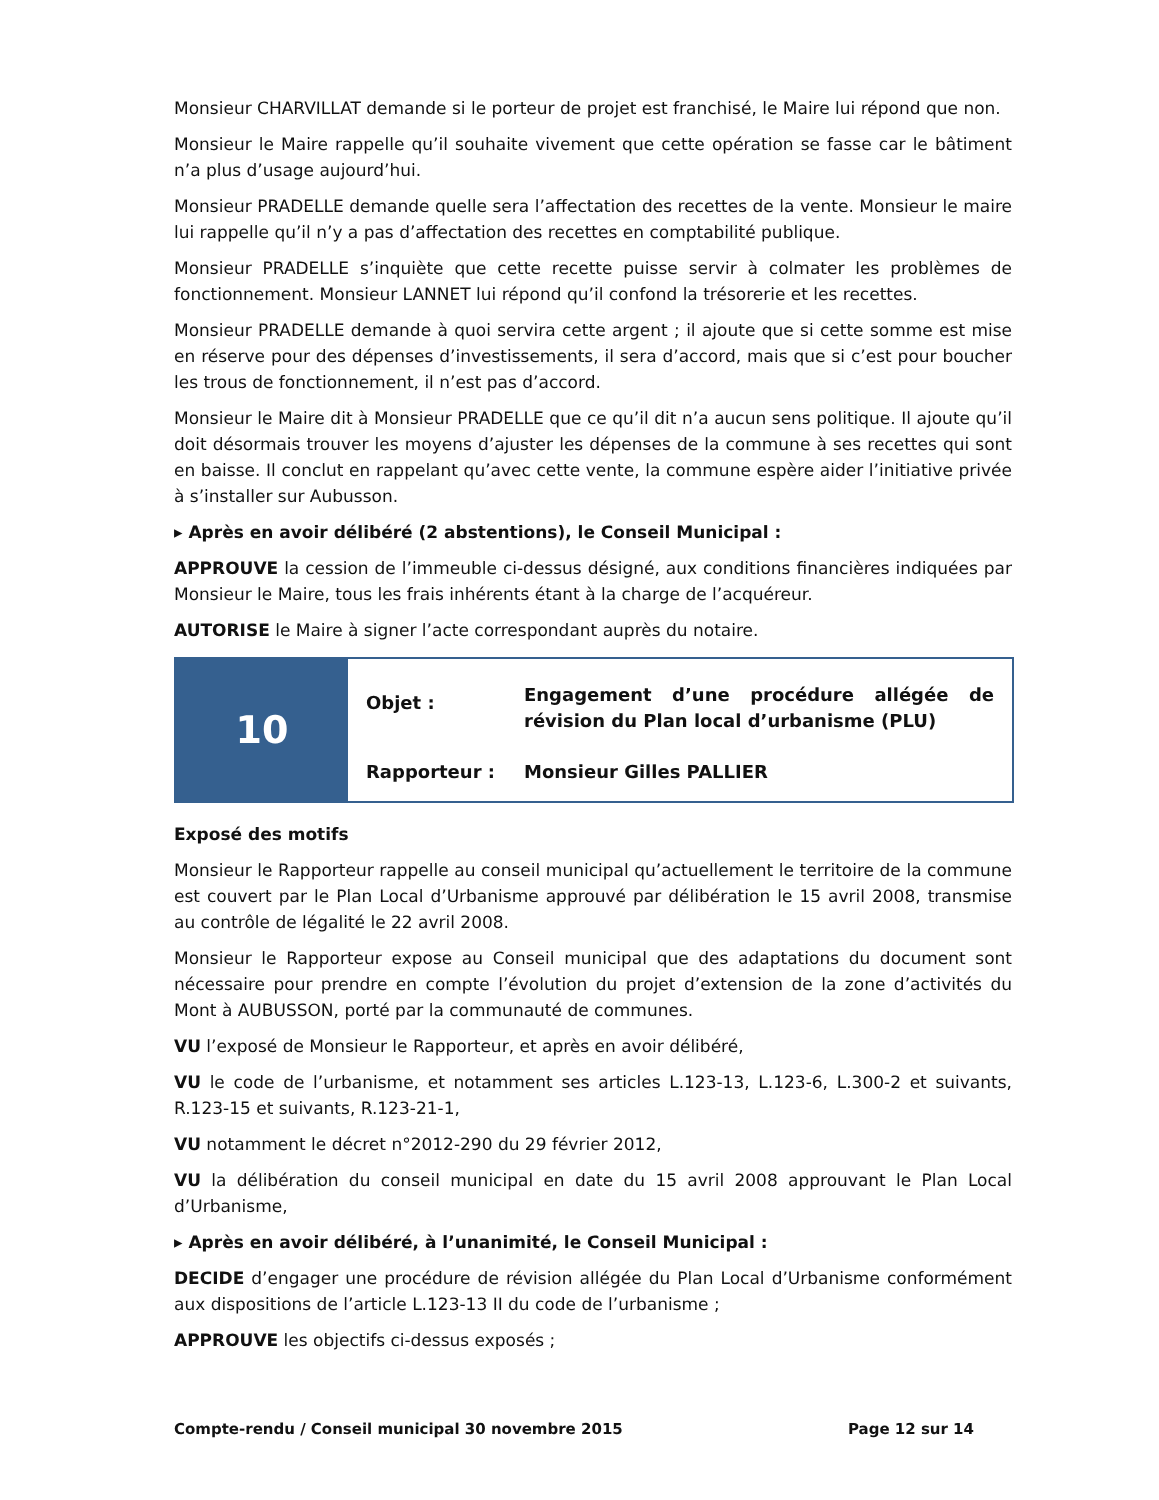Monsieur CHARVILLAT demande si le porteur de projet est franchisé, le Maire lui répond que non.
Monsieur le Maire rappelle qu’il souhaite vivement que cette opération se fasse car le bâtiment n’a plus d’usage aujourd’hui.
Monsieur PRADELLE demande quelle sera l’affectation des recettes de la vente. Monsieur le maire lui rappelle qu’il n’y a pas d’affectation des recettes en comptabilité publique.
Monsieur PRADELLE s’inquiète que cette recette puisse servir à colmater les problèmes de fonctionnement. Monsieur LANNET lui répond qu’il confond la trésorerie et les recettes.
Monsieur PRADELLE demande à quoi servira cette argent ; il ajoute que si cette somme est mise en réserve pour des dépenses d’investissements, il sera d’accord, mais que si c’est pour boucher les trous de fonctionnement, il n’est pas d’accord.
Monsieur le Maire dit à Monsieur PRADELLE que ce qu’il dit n’a aucun sens politique. Il ajoute qu’il doit désormais trouver les moyens d’ajuster les dépenses de la commune à ses recettes qui sont en baisse. Il conclut en rappelant qu’avec cette vente, la commune espère aider l’initiative privée à s’installer sur Aubusson.
▸ Après en avoir délibéré (2 abstentions), le Conseil Municipal :
APPROUVE la cession de l’immeuble ci-dessus désigné, aux conditions financières indiquées par Monsieur le Maire, tous les frais inhérents étant à la charge de l’acquéreur.
AUTORISE le Maire à signer l’acte correspondant auprès du notaire.
| 10 | Objet : | Engagement d’une procédure allégée de révision du Plan local d’urbanisme (PLU) |
| | Rapporteur : | Monsieur Gilles PALLIER |
Exposé des motifs
Monsieur le Rapporteur rappelle au conseil municipal qu’actuellement le territoire de la commune est couvert par le Plan Local d’Urbanisme approuvé par délibération le 15 avril 2008, transmise au contrôle de légalité le 22 avril 2008.
Monsieur le Rapporteur expose au Conseil municipal que des adaptations du document sont nécessaire pour prendre en compte l’évolution du projet d’extension de la zone d’activités du Mont à AUBUSSON, porté par la communauté de communes.
VU l’exposé de Monsieur le Rapporteur, et après en avoir délibéré,
VU le code de l’urbanisme, et notamment ses articles L.123-13, L.123-6, L.300-2 et suivants, R.123-15 et suivants, R.123-21-1,
VU notamment le décret n°2012-290 du 29 février 2012,
VU la délibération du conseil municipal en date du 15 avril 2008 approuvant le Plan Local d’Urbanisme,
▸ Après en avoir délibéré, à l’unanimité, le Conseil Municipal :
DECIDE d’engager une procédure de révision allégée du Plan Local d’Urbanisme conformément aux dispositions de l’article L.123-13 II du code de l’urbanisme ;
APPROUVE les objectifs ci-dessus exposés ;
Compte-rendu / Conseil municipal 30 novembre 2015 Page 12 sur 14